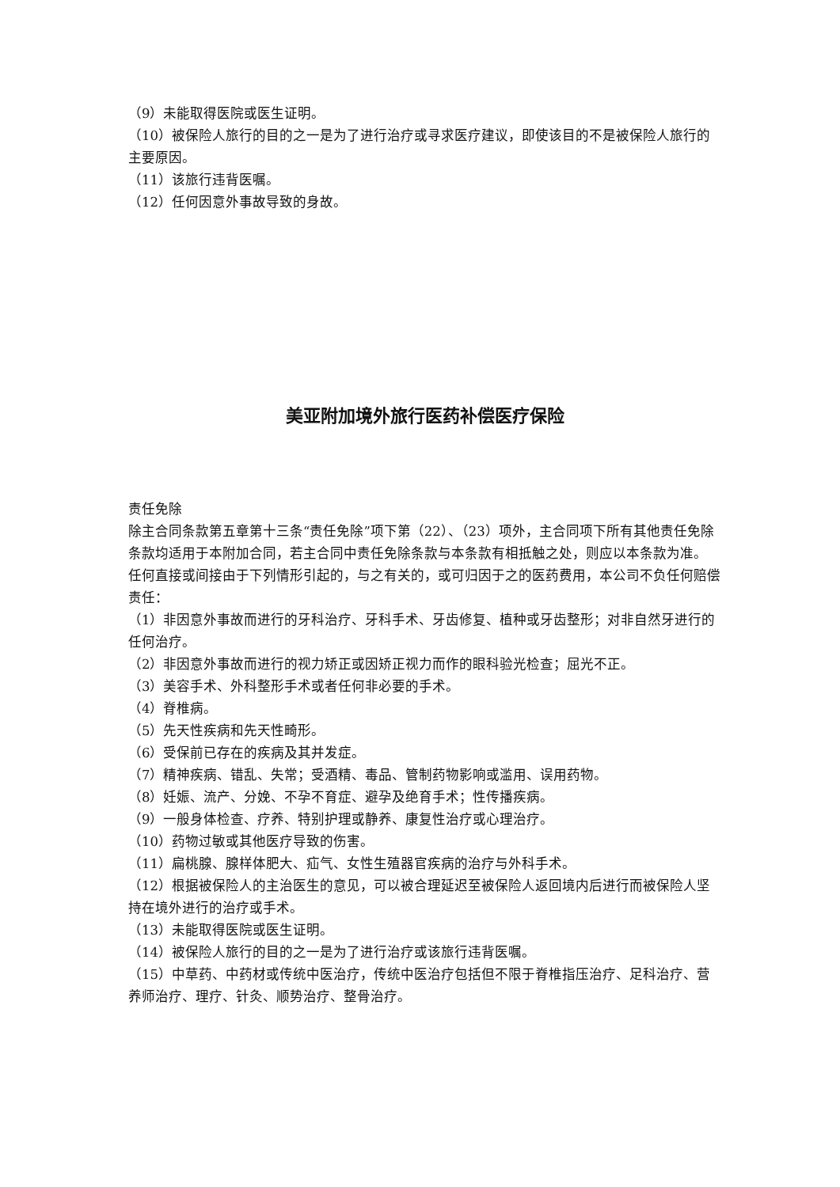（9）未能取得医院或医生证明。
（10）被保险人旅行的目的之一是为了进行治疗或寻求医疗建议，即使该目的不是被保险人旅行的主要原因。
（11）该旅行违背医嘱。
（12）任何因意外事故导致的身故。
美亚附加境外旅行医药补偿医疗保险
责任免除
除主合同条款第五章第十三条“责任免除”项下第（22）、（23）项外，主合同项下所有其他责任免除条款均适用于本附加合同，若主合同中责任免除条款与本条款有相抵触之处，则应以本条款为准。
任何直接或间接由于下列情形引起的，与之有关的，或可归因于之的医药费用，本公司不负任何赔偿责任：
（1）非因意外事故而进行的牙科治疗、牙科手术、牙齿修复、植种或牙齿整形；对非自然牙进行的任何治疗。
（2）非因意外事故而进行的视力矫正或因矫正视力而作的眼科验光检查；屈光不正。
（3）美容手术、外科整形手术或者任何非必要的手术。
（4）脊椎病。
（5）先天性疾病和先天性畸形。
（6）受保前已存在的疾病及其并发症。
（7）精神疾病、错乱、失常；受酒精、毒品、管制药物影响或滥用、误用药物。
（8）妊娠、流产、分娩、不孕不育症、避孕及绝育手术；性传播疾病。
（9）一般身体检查、疗养、特别护理或静养、康复性治疗或心理治疗。
（10）药物过敏或其他医疗导致的伤害。
（11）扁桃腺、腺样体肥大、疝气、女性生殖器官疾病的治疗与外科手术。
（12）根据被保险人的主治医生的意见，可以被合理延迟至被保险人返回境内后进行而被保险人坚持在境外进行的治疗或手术。
（13）未能取得医院或医生证明。
（14）被保险人旅行的目的之一是为了进行治疗或该旅行违背医嘱。
（15）中草药、中药材或传统中医治疗，传统中医治疗包括但不限于脊椎指压治疗、足科治疗、营养师治疗、理疗、针灸、顺势治疗、整骨治疗。